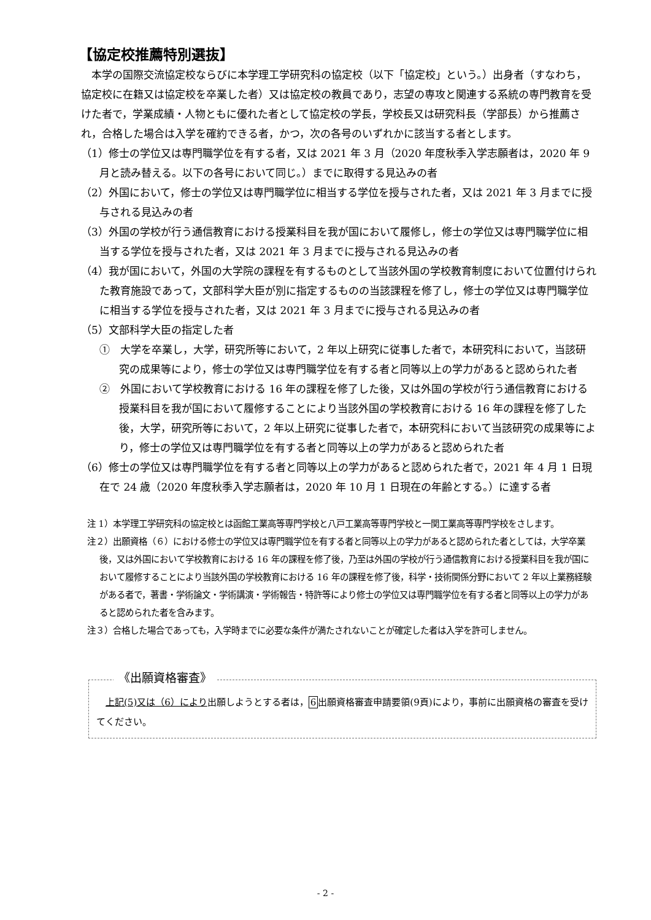【協定校推薦特別選抜】
　本学の国際交流協定校ならびに本学理工学研究科の協定校（以下「協定校」という。）出身者（すなわち，協定校に在籍又は協定校を卒業した者）又は協定校の教員であり，志望の専攻と関連する系統の専門教育を受けた者で，学業成績・人物ともに優れた者として協定校の学長，学校長又は研究科長（学部長）から推薦され，合格した場合は入学を確約できる者，かつ，次の各号のいずれかに該当する者とします。
（1）修士の学位又は専門職学位を有する者，又は 2021 年 3 月（2020 年度秋季入学志願者は，2020 年 9 月と読み替える。以下の各号において同じ。）までに取得する見込みの者
（2）外国において，修士の学位又は専門職学位に相当する学位を授与された者，又は 2021 年 3 月までに授与される見込みの者
（3）外国の学校が行う通信教育における授業科目を我が国において履修し，修士の学位又は専門職学位に相当する学位を授与された者，又は 2021 年 3 月までに授与される見込みの者
（4）我が国において，外国の大学院の課程を有するものとして当該外国の学校教育制度において位置付けられた教育施設であって，文部科学大臣が別に指定するものの当該課程を修了し，修士の学位又は専門職学位に相当する学位を授与された者，又は 2021 年 3 月までに授与される見込みの者
（5）文部科学大臣の指定した者
①　大学を卒業し，大学，研究所等において，2 年以上研究に従事した者で，本研究科において，当該研究の成果等により，修士の学位又は専門職学位を有する者と同等以上の学力があると認められた者
②　外国において学校教育における 16 年の課程を修了した後，又は外国の学校が行う通信教育における授業科目を我が国において履修することにより当該外国の学校教育における 16 年の課程を修了した後，大学，研究所等において，2 年以上研究に従事した者で，本研究科において当該研究の成果等により，修士の学位又は専門職学位を有する者と同等以上の学力があると認められた者
（6）修士の学位又は専門職学位を有する者と同等以上の学力があると認められた者で，2021 年 4 月 1 日現在で 24 歳（2020 年度秋季入学志願者は，2020 年 10 月 1 日現在の年齢とする。）に達する者
注 1）本学理工学研究科の協定校とは函館工業高等専門学校と八戸工業高等専門学校と一関工業高等専門学校をさします。
注２）出願資格（６）における修士の学位又は専門職学位を有する者と同等以上の学力があると認められた者としては，大学卒業後，又は外国において学校教育における 16 年の課程を修了後，乃至は外国の学校が行う通信教育における授業科目を我が国において履修することにより当該外国の学校教育における 16 年の課程を修了後，科学・技術関係分野において 2 年以上業務経験がある者で，著書・学術論文・学術講演・学術報告・特許等により修士の学位又は専門職学位を有する者と同等以上の学力があると認められた者を含みます。
注３）合格した場合であっても，入学時までに必要な条件が満たされないことが確定した者は入学を許可しません。
《出願資格審査》
　上記(5)又は（6）により出願しようとする者は，6出願資格審査申請要領(9頁)により，事前に出願資格の審査を受けてください。
- 2 -